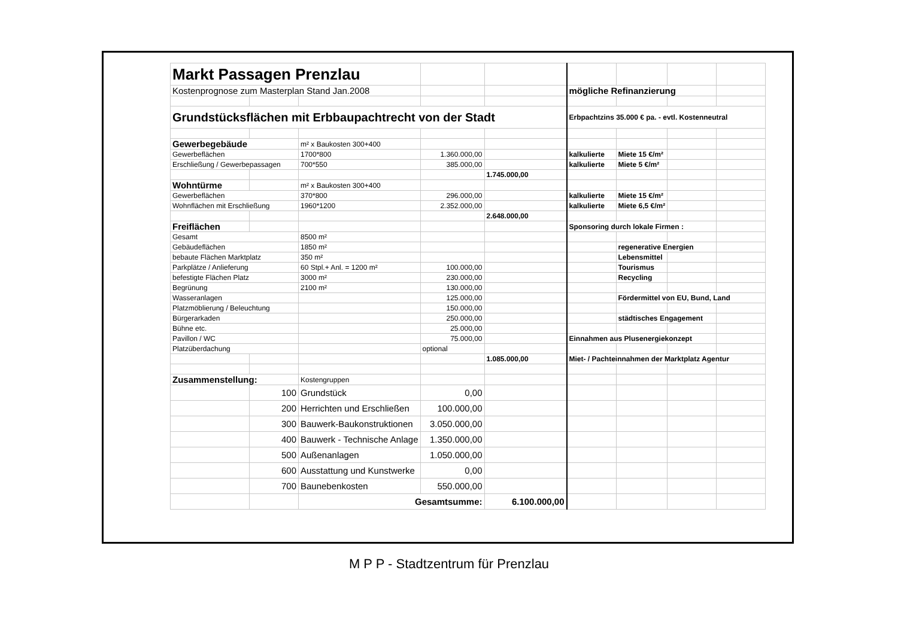| Markt Passagen Prenzlau | | | | | | | | |
| Kostenprognose zum Masterplan Stand Jan.2008 | | | | | mögliche Refinanzierung | | | |
| Grundstücksflächen mit Erbbaupachtrecht von der Stadt | | | | | Erbpachtzins 35.000 € pa. - evtl. Kostenneutral | | | |
| Gewerbegebäude | | m² x Baukosten 300+400 | | | | | | |
| Gewerbeflächen | | 1700*800 | 1.360.000,00 | | kalkulierte | Miete 15 €/m² | | |
| Erschließung / Gewerbepassagen | | 700*550 | 385.000,00 | | kalkulierte | Miete 5 €/m² | | |
| | | | | 1.745.000,00 | | | | |
| Wohntürme | | m² x Baukosten 300+400 | | | | | | |
| Gewerbeflächen | | 370*800 | 296.000,00 | | kalkulierte | Miete 15 €/m² | | |
| Wohnflächen mit Erschließung | | 1960*1200 | 2.352.000,00 | | kalkulierte | Miete 6,5 €/m² | | |
| | | | | 2.648.000,00 | | | | |
| Freiflächen | | | | | Sponsoring durch lokale Firmen : | | | |
| Gesamt | | 8500 m² | | | | | | |
| Gebäudeflächen | | 1850 m² | | | | regenerative Energien | | |
| bebaute Flächen Marktplatz | | 350 m² | | | | Lebensmittel | | |
| Parkplätze / Anlieferung | | 60 Stpl.+ Anl. = 1200 m² | 100.000,00 | | | Tourismus | | |
| befestigte Flächen Platz | | 3000 m² | 230.000,00 | | | Recycling | | |
| Begrünung | | 2100 m² | 130.000,00 | | | | | |
| Wasseranlagen | | | 125.000,00 | | | Fördermittel von EU, Bund, Land | | |
| Platzmöblierung / Beleuchtung | | | 150.000,00 | | | | | |
| Bürgerarkaden | | | 250.000,00 | | | städtisches Engagement | | |
| Bühne etc. | | | 25.000,00 | | | | | |
| Pavillon / WC | | | 75.000,00 | | Einnahmen aus Plusenergiekonzept | | | |
| Platzüberdachung | | | optional | | | | | |
| | | | | 1.085.000,00 | Miet- / Pachteinnahmen der Marktplatz Agentur | | | |
| Zusammenstellung: | | Kostengruppen | | | | | | |
| | 100 | Grundstück | 0,00 | | | | | |
| | 200 | Herrichten und Erschließen | 100.000,00 | | | | | |
| | 300 | Bauwerk-Baukonstruktionen | 3.050.000,00 | | | | | |
| | 400 | Bauwerk - Technische Anlage | 1.350.000,00 | | | | | |
| | 500 | Außenanlagen | 1.050.000,00 | | | | | |
| | 600 | Ausstattung und Kunstwerke | 0,00 | | | | | |
| | 700 | Baunebenkosten | 550.000,00 | | | | | |
| | | Gesamtsumme: | | 6.100.000,00 | | | | |
M P P - Stadtzentrum für Prenzlau